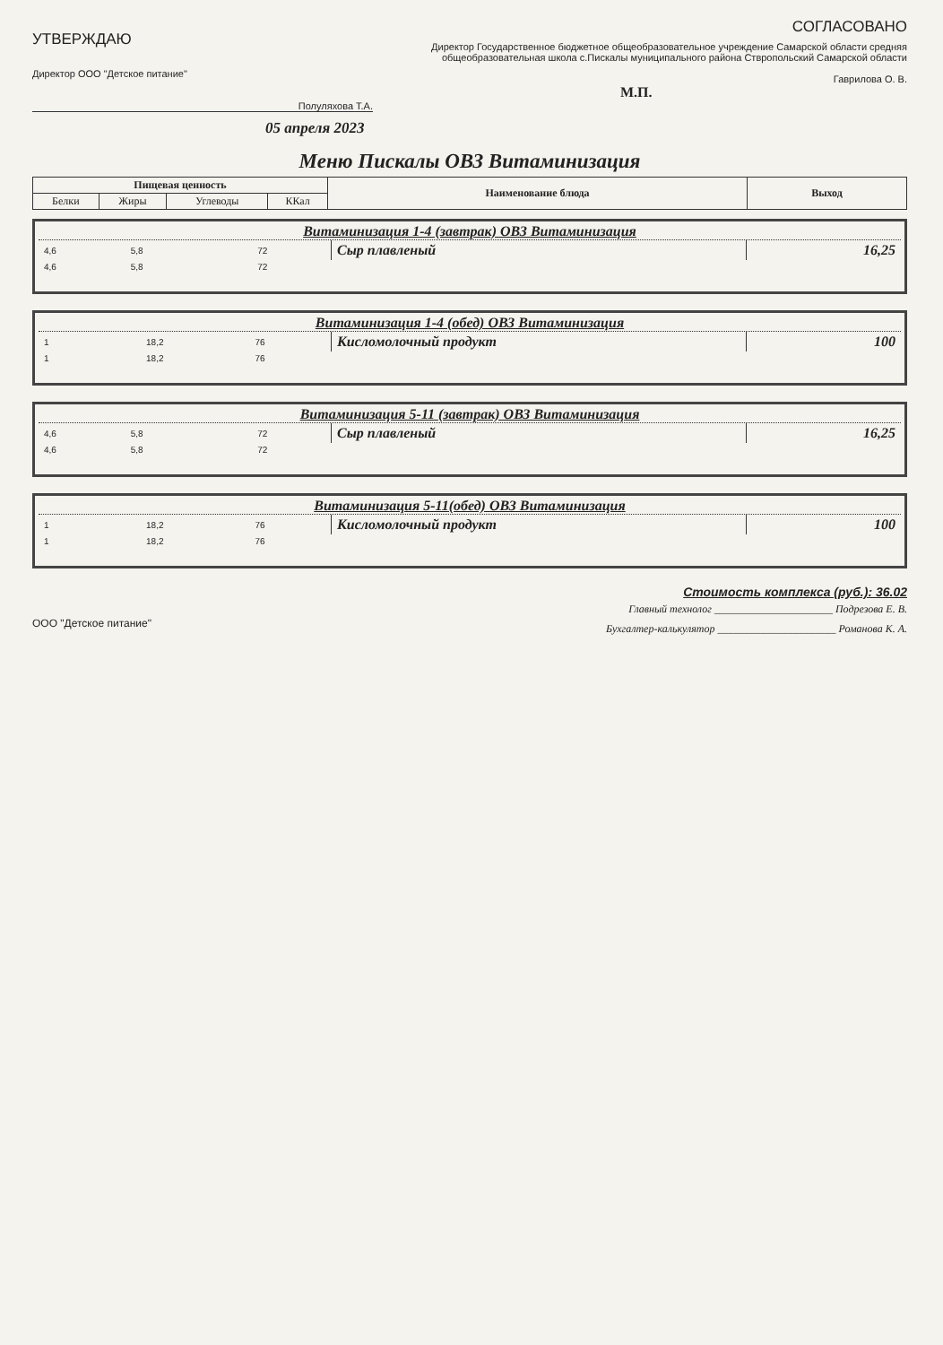УТВЕРЖДАЮ
Директор ООО "Детское питание"
Полуляхова Т.А.
СОГЛАСОВАНО
Директор Государственное бюджетное общеобразовательное учреждение Самарской области средняя общеобразовательная школа с.Пискалы муниципального района Ствропольский Самарской области
Гаврилова О. В.
М.П.
05 апреля 2023
Меню Пискалы ОВЗ Витаминизация
| Пищевая ценность | | | | Наименование блюда | Выход |
| Белки | Жиры | Углеводы | ККал | | |
Витаминизация 1-4 (завтрак) ОВЗ Витаминизация
| 4,6 | 5,8 | | 72 | Сыр плавленый | 16,25 |
| 4,6 | 5,8 | | 72 | | |
Витаминизация 1-4 (обед) ОВЗ Витаминизация
| 1 | | 18,2 | 76 | Кисломолочный продукт | 100 |
| 1 | | 18,2 | 76 | | |
Витаминизация 5-11 (завтрак) ОВЗ Витаминизация
| 4,6 | 5,8 | | 72 | Сыр плавленый | 16,25 |
| 4,6 | 5,8 | | 72 | | |
Витаминизация 5-11(обед) ОВЗ Витаминизация
| 1 | | 18,2 | 76 | Кисломолочный продукт | 100 |
| 1 | | 18,2 | 76 | | |
Стоимость комплекса (руб.): 36.02
ООО "Детское питание"
Главный технолог ______________________ Подрезова Е. В.
Бухгалтер-калькулятор ______________________ Романова К. А.